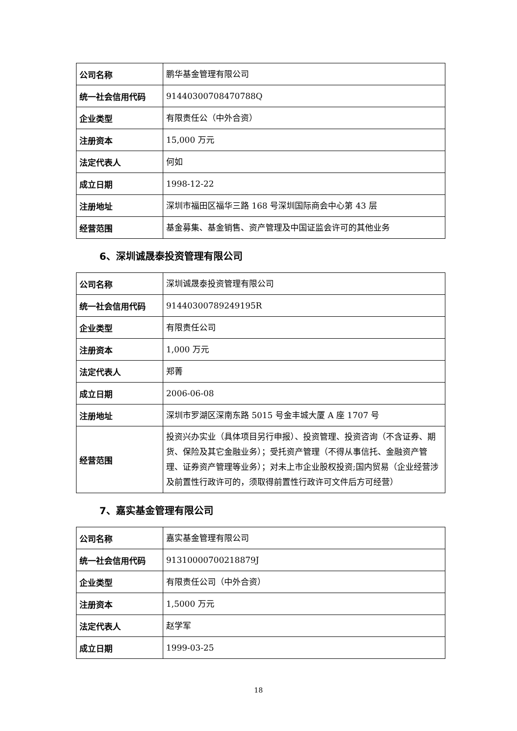| 公司名称 | 鹏华基金管理有限公司 |
| 统一社会信用代码 | 91440300708470788Q |
| 企业类型 | 有限责任公（中外合资） |
| 注册资本 | 15,000 万元 |
| 法定代表人 | 何如 |
| 成立日期 | 1998-12-22 |
| 注册地址 | 深圳市福田区福华三路 168 号深圳国际商会中心第 43 层 |
| 经营范围 | 基金募集、基金销售、资产管理及中国证监会许可的其他业务 |
6、深圳诚晟泰投资管理有限公司
| 公司名称 | 深圳诚晟泰投资管理有限公司 |
| 统一社会信用代码 | 91440300789249195R |
| 企业类型 | 有限责任公司 |
| 注册资本 | 1,000 万元 |
| 法定代表人 | 郑菁 |
| 成立日期 | 2006-06-08 |
| 注册地址 | 深圳市罗湖区深南东路 5015 号金丰城大厦 A 座 1707 号 |
| 经营范围 | 投资兴办实业（具体项目另行申报）、投资管理、投资咨询（不含证券、期货、保险及其它金融业务）；受托资产管理（不得从事信托、金融资产管理、证券资产管理等业务）；对未上市企业股权投资;国内贸易（企业经营涉及前置性行政许可的，须取得前置性行政许可文件后方可经营） |
7、嘉实基金管理有限公司
| 公司名称 | 嘉实基金管理有限公司 |
| 统一社会信用代码 | 91310000700218879J |
| 企业类型 | 有限责任公司（中外合资） |
| 注册资本 | 1,5000 万元 |
| 法定代表人 | 赵学军 |
| 成立日期 | 1999-03-25 |
18